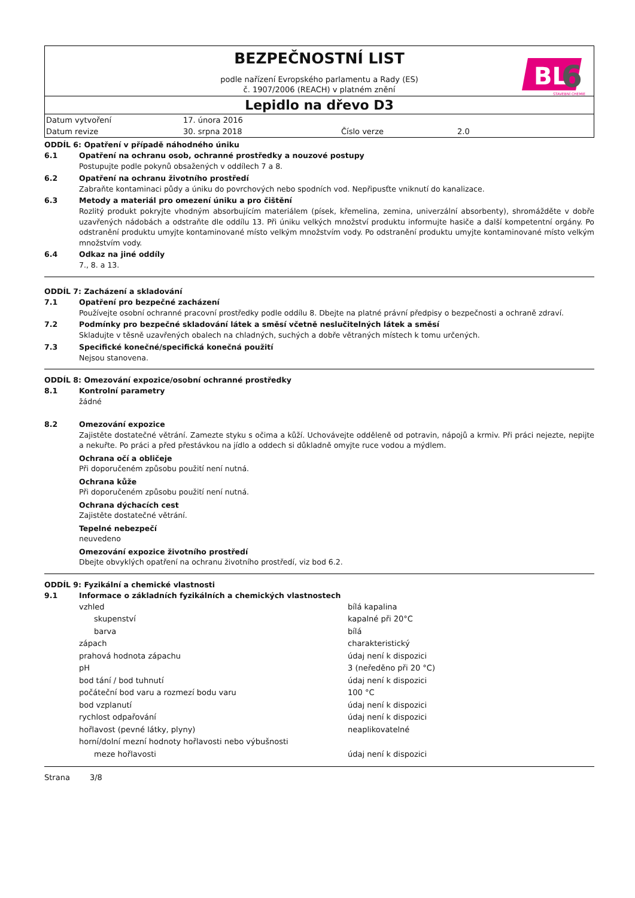BEZPEČNOSTNÍ LIST
podle nařízení Evropského parlamentu a Rady (ES)
č. 1907/2006 (REACH) v platném znění
BL
6
STAVEBNÍ CHEMIE
Lepidlo na dřevo D3
| Datum vytvoření | 17. února 2016 | | |
| Datum revize | 30. srpna 2018 | Číslo verze | 2.0 |
ODDÍL 6: Opatření v případě náhodného úniku
6.1 Opatření na ochranu osob, ochranné prostředky a nouzové postupy
Postupujte podle pokynů obsažených v oddílech 7 a 8.
6.2 Opatření na ochranu životního prostředí
Zabraňte kontaminaci půdy a úniku do povrchových nebo spodních vod. Nepřipusťte vniknutí do kanalizace.
6.3 Metody a materiál pro omezení úniku a pro čištění
Rozlitý produkt pokryjte vhodným absorbujícím materiálem (písek, křemelina, zemina, univerzální absorbenty), shromážděte v dobře uzavřených nádobách a odstraňte dle oddílu 13. Při úniku velkých množství produktu informujte hasiče a další kompetentní orgány. Po odstranění produktu umyjte kontaminované místo velkým množstvím vody. Po odstranění produktu umyjte kontaminované místo velkým množstvím vody.
6.4 Odkaz na jiné oddíly
7., 8. a 13.
ODDÍL 7: Zacházení a skladování
7.1 Opatření pro bezpečné zacházení
Používejte osobní ochranné pracovní prostředky podle oddílu 8. Dbejte na platné právní předpisy o bezpečnosti a ochraně zdraví.
7.2 Podmínky pro bezpečné skladování látek a směsí včetně neslučitelných látek a směsí
Skladujte v těsně uzavřených obalech na chladných, suchých a dobře větraných místech k tomu určených.
7.3 Specifické konečné/specifická konečná použití
Nejsou stanovena.
ODDÍL 8: Omezování expozice/osobní ochranné prostředky
8.1 Kontrolní parametry
žádné
8.2 Omezování expozice
Zajistěte dostatečné větrání. Zamezte styku s očima a kůží. Uchovávejte odděleně od potravin, nápojů a krmiv. Při práci nejezte, nepijte a nekuřte. Po práci a před přestávkou na jídlo a oddech si důkladně omyjte ruce vodou a mýdlem.
Ochrana očí a obličeje
Při doporučeném způsobu použití není nutná.
Ochrana kůže
Při doporučeném způsobu použití není nutná.
Ochrana dýchacích cest
Zajistěte dostatečné větrání.
Tepelné nebezpečí
neuvedeno
Omezování expozice životního prostředí
Dbejte obvyklých opatření na ochranu životního prostředí, viz bod 6.2.
ODDÍL 9: Fyzikální a chemické vlastnosti
9.1 Informace o základních fyzikálních a chemických vlastnostech
| vzhled | bílá kapalina |
| skupenství | kapalné při 20°C |
| barva | bílá |
| zápach | charakteristický |
| prahová hodnota zápachu | údaj není k dispozici |
| pH | 3 (neředěno při 20 °C) |
| bod tání / bod tuhnutí | údaj není k dispozici |
| počáteční bod varu a rozmezí bodu varu | 100 °C |
| bod vzplanutí | údaj není k dispozici |
| rychlost odpařování | údaj není k dispozici |
| hořlavost (pevné látky, plyny) | neaplikovatelné |
| horní/dolní mezní hodnoty hořlavosti nebo výbušnosti | |
| meze hořlavosti | údaj není k dispozici |
Strana 3/8